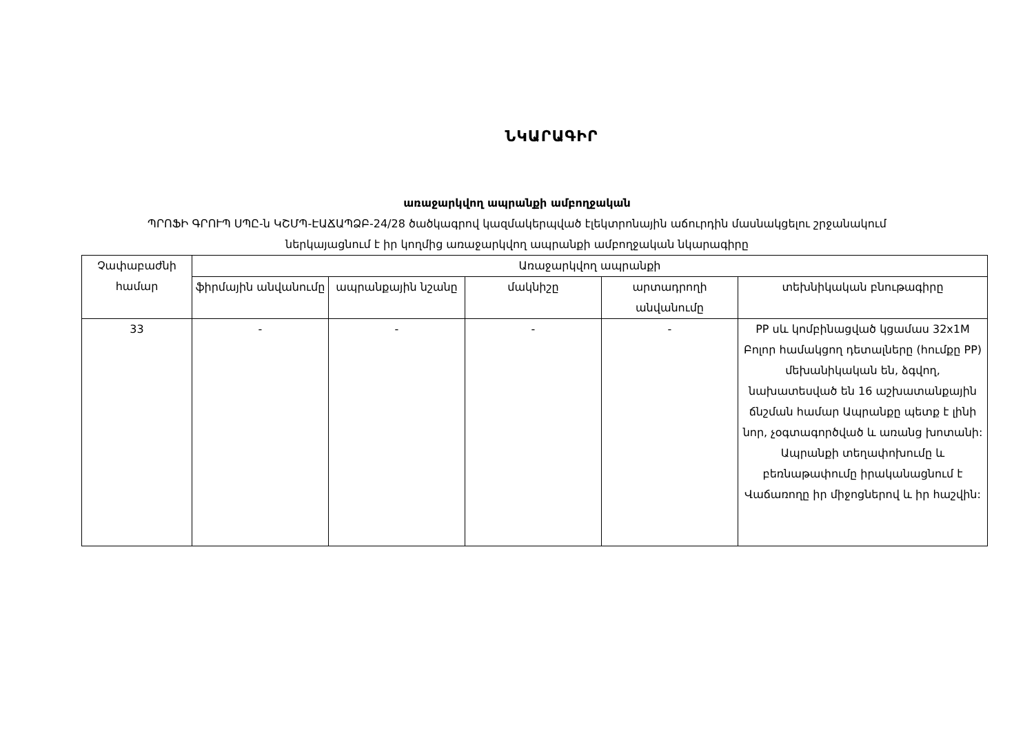ՆԿԱՐԱԳԻՐ
առաջարկվող ապրանքի ամբողջական
ՊՐՈՖԻ ԳՐՈՒՊ ՍՊԸ-ն ԿՇՄՊ-ԷԱՃԱՊՁԲ-24/28 ծածկագրով կազմակերպված էլեկտրոնային աճուրդին մասնակցելու շրջանակում
ներկայացնում է իր կողմից առաջարկվող ապրանքի ամբողջական նկարագիրը
| Չափաբաժնի համար | Առաջարկվող ապրանքի | | | | |
| --- | --- | --- | --- | --- | --- |
| | ֆիրմային անվանումը | ապրանքային նշանը | մակնիշը | արտադրողի անվանումը | տեխնիկական բնութագիրը |
| 33 | - | - | - | - | PP սև կոմբինացված կցամաս 32x1M Բոլոր համակցող դետալները (հումքը PP) մեխանիկական են, ձգվող, նախատեսված են 16 աշխատանքային ճնշման համար Ապրանքը պետք է լինի նոր, չօգտագործված և առանց խոտանի: Ապրանքի տեղափոխումը և բեռնաթափումը իրականացնում է Վաճառողը իր միջոցներով և իր հաշվին: |